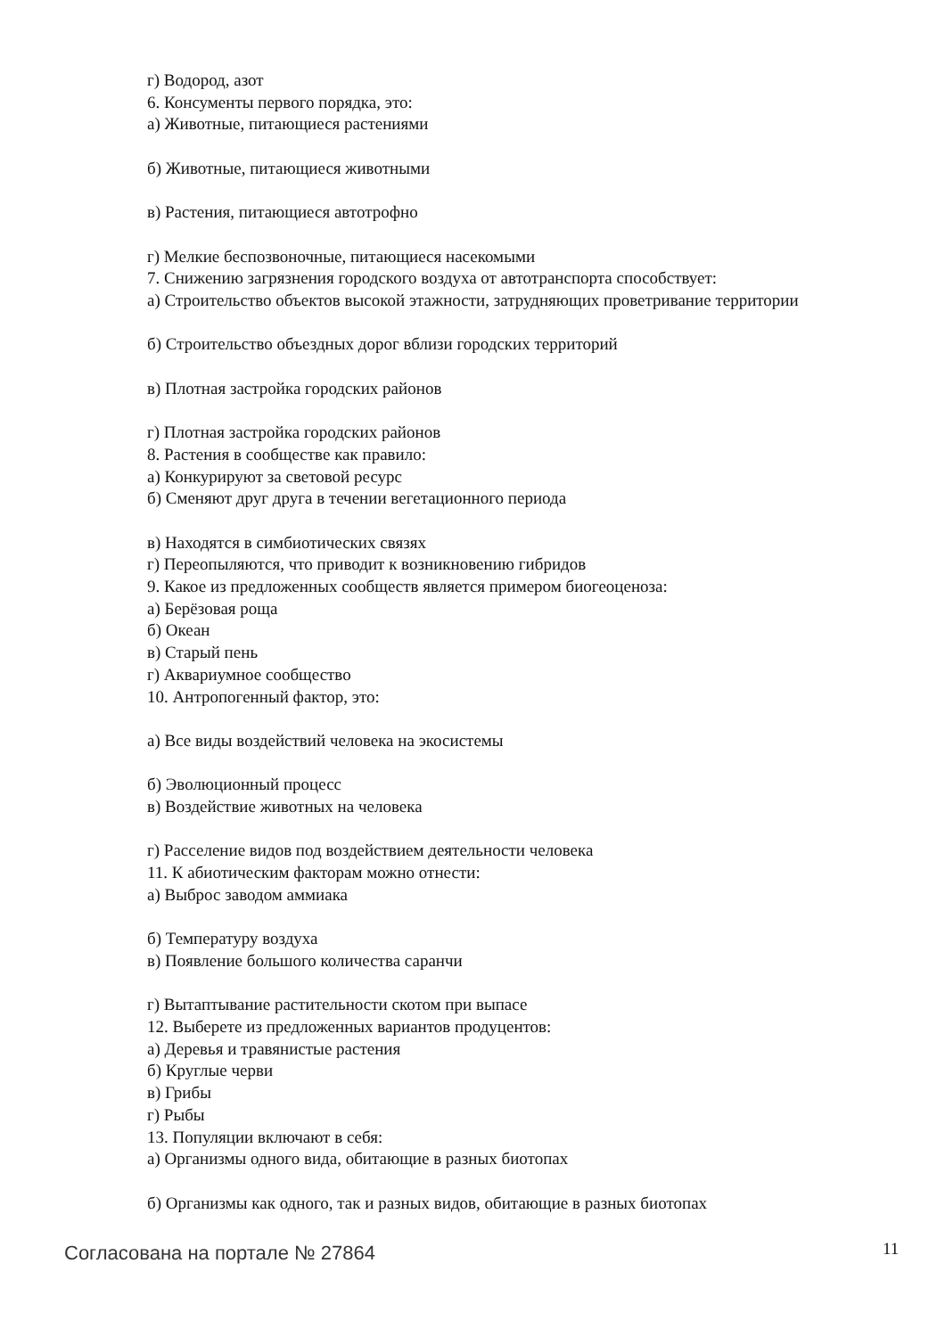г) Водород, азот
6. Консументы первого порядка, это:
а) Животные, питающиеся растениями
б) Животные, питающиеся животными
в) Растения, питающиеся автотрофно
г) Мелкие беспозвоночные, питающиеся насекомыми
7. Снижению загрязнения городского воздуха от автотранспорта способствует:
а) Строительство объектов высокой этажности, затрудняющих проветривание территории
б) Строительство объездных дорог вблизи городских территорий
в) Плотная застройка городских районов
г) Плотная застройка городских районов
8. Растения в сообществе как правило:
а) Конкурируют за световой ресурс
б) Сменяют друг друга в течении вегетационного периода
в) Находятся в симбиотических связях
г) Переопыляются, что приводит к возникновению гибридов
9. Какое из предложенных сообществ является примером биогеоценоза:
а) Берёзовая роща
б) Океан
в) Старый пень
г) Аквариумное сообщество
10. Антропогенный фактор, это:
а) Все виды воздействий человека на экосистемы
б) Эволюционный процесс
в) Воздействие животных на человека
г) Расселение видов под воздействием деятельности человека
11. К абиотическим факторам можно отнести:
а) Выброс заводом аммиака
б) Температуру воздуха
в) Появление большого количества саранчи
г) Вытаптывание растительности скотом при выпасе
12. Выберете из предложенных вариантов продуцентов:
а) Деревья и травянистые растения
б) Круглые черви
в) Грибы
г) Рыбы
13. Популяции включают в себя:
а) Организмы одного вида, обитающие в разных биотопах
б) Организмы как одного, так и разных видов, обитающие в разных биотопах
Согласована на портале № 27864 11